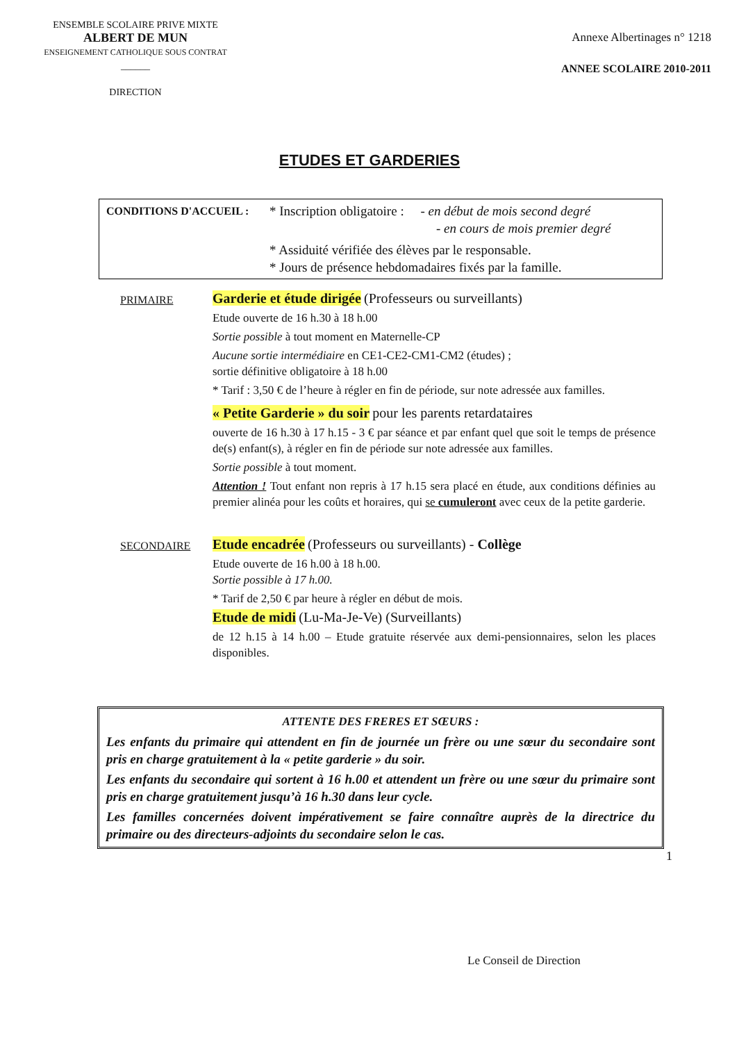ENSEMBLE SCOLAIRE PRIVE MIXTE
ALBERT DE MUN
ENSEIGNEMENT CATHOLIQUE SOUS CONTRAT
______
DIRECTION
Annexe Albertinages n° 1218
ANNEE SCOLAIRE 2010-2011
ETUDES ET GARDERIES
CONDITIONS D'ACCUEIL :
* Inscription obligatoire : - en début de mois second degré
- en cours de mois premier degré
* Assiduité vérifiée des élèves par le responsable.
* Jours de présence hebdomadaires fixés par la famille.
PRIMAIRE
Garderie et étude dirigée (Professeurs ou surveillants)
Etude ouverte de 16 h.30 à 18 h.00
Sortie possible à tout moment en Maternelle-CP
Aucune sortie intermédiaire en CE1-CE2-CM1-CM2 (études) ;
sortie définitive obligatoire à 18 h.00
* Tarif : 3,50 € de l’heure à régler en fin de période, sur note adressée aux familles.
« Petite Garderie » du soir pour les parents retardataires
ouverte de 16 h.30 à 17 h.15 - 3 € par séance et par enfant quel que soit le temps de présence de(s) enfant(s), à régler en fin de période sur note adressée aux familles.
Sortie possible à tout moment.
Attention ! Tout enfant non repris à 17 h.15 sera placé en étude, aux conditions définies au premier alinéa pour les coûts et horaires, qui se cumuleront avec ceux de la petite garderie.
SECONDAIRE
Etude encadrée (Professeurs ou surveillants) - Collège
Etude ouverte de 16 h.00 à 18 h.00.
Sortie possible à 17 h.00.
* Tarif de 2,50 € par heure à régler en début de mois.
Etude de midi (Lu-Ma-Je-Ve) (Surveillants)
de 12 h.15 à 14 h.00 – Etude gratuite réservée aux demi-pensionnaires, selon les places disponibles.
ATTENTE DES FRERES ET SŒURS :
Les enfants du primaire qui attendent en fin de journée un frère ou une sœur du secondaire sont pris en charge gratuitement à la « petite garderie » du soir.
Les enfants du secondaire qui sortent à 16 h.00 et attendent un frère ou une sœur du primaire sont pris en charge gratuitement jusqu’à 16 h.30 dans leur cycle.
Les familles concernées doivent impérativement se faire connaître auprès de la directrice du primaire ou des directeurs-adjoints du secondaire selon le cas.
1
Le Conseil de Direction